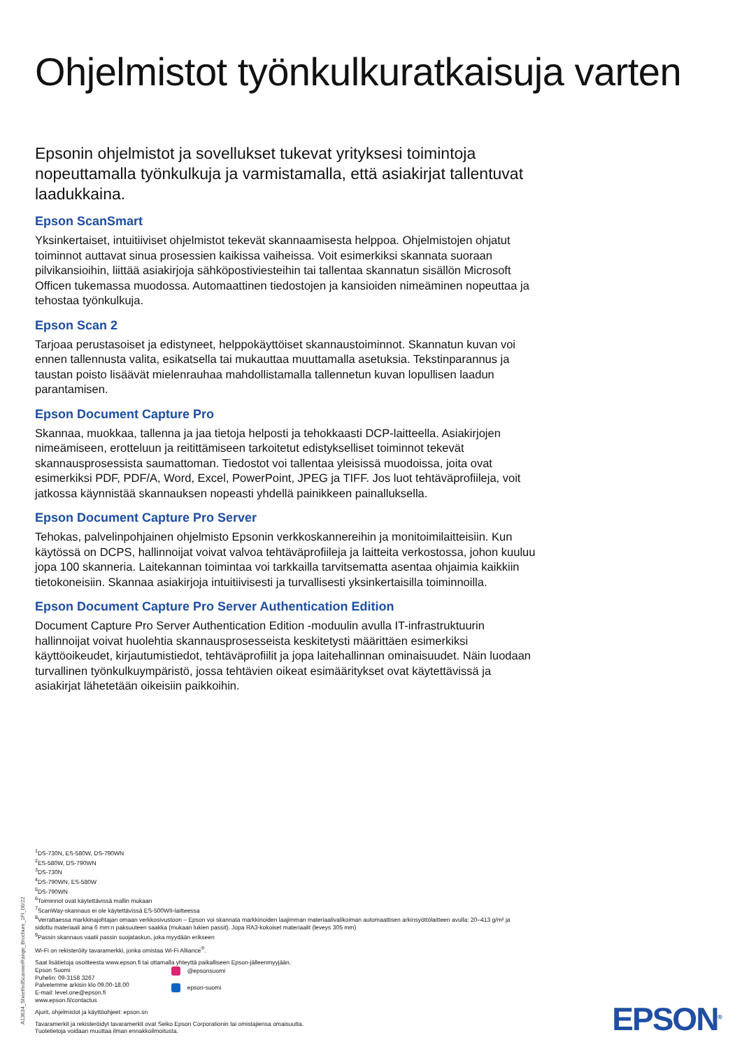Ohjelmistot työnkulkuratkaisuja varten
Epsonin ohjelmistot ja sovellukset tukevat yrityksesi toimintoja nopeuttamalla työnkulkuja ja varmistamalla, että asiakirjat tallentuvat laadukkaina.
Epson ScanSmart
Yksinkertaiset, intuitiiviset ohjelmistot tekevät skannaamisesta helppoa. Ohjelmistojen ohjatut toiminnot auttavat sinua prosessien kaikissa vaiheissa. Voit esimerkiksi skannata suoraan pilvikansioihin, liittää asiakirjoja sähköpostiviesteihin tai tallentaa skannatun sisällön Microsoft Officen tukemassa muodossa. Automaattinen tiedostojen ja kansioiden nimeäminen nopeuttaa ja tehostaa työnkulkuja.
Epson Scan 2
Tarjoaa perustasoiset ja edistyneet, helppokäyttöiset skannaustoiminnot. Skannatun kuvan voi ennen tallennusta valita, esikatsella tai mukauttaa muuttamalla asetuksia. Tekstinparannus ja taustan poisto lisäävät mielenrauhaa mahdollistamalla tallennetun kuvan lopullisen laadun parantamisen.
Epson Document Capture Pro
Skannaa, muokkaa, tallenna ja jaa tietoja helposti ja tehokkaasti DCP-laitteella. Asiakirjojen nimeämiseen, erotteluun ja reitittämiseen tarkoitetut edistykselliset toiminnot tekevät skannausprosessista saumattoman. Tiedostot voi tallentaa yleisissä muodoissa, joita ovat esimerkiksi PDF, PDF/A, Word, Excel, PowerPoint, JPEG ja TIFF. Jos luot tehtäväprofiileja, voit jatkossa käynnistää skannauksen nopeasti yhdellä painikkeen painalluksella.
Epson Document Capture Pro Server
Tehokas, palvelinpohjainen ohjelmisto Epsonin verkkoskannereihin ja monitoimilaitteisiin. Kun käytössä on DCPS, hallinnoijat voivat valvoa tehtäväprofiileja ja laitteita verkostossa, johon kuuluu jopa 100 skanneria. Laitekannan toimintaa voi tarkkailla tarvitsematta asentaa ohjaimia kaikkiin tietokoneisiin. Skannaa asiakirjoja intuitiivisesti ja turvallisesti yksinkertaisilla toiminnoilla.
Epson Document Capture Pro Server Authentication Edition
Document Capture Pro Server Authentication Edition -moduulin avulla IT-infrastruktuurin hallinnoijat voivat huolehtia skannausprosesseista keskitetysti määrittäen esimerkiksi käyttöoikeudet, kirjautumistiedot, tehtäväprofiilit ja jopa laitehallinnan ominaisuudet. Näin luodaan turvallinen työnkulkuympäristö, jossa tehtävien oikeat esimääritykset ovat käytettävissä ja asiakirjat lähetetään oikeisiin paikkoihin.
<sup>1</sup> DS-730N, ES-580W, DS-790WN
<sup>2</sup> ES-580W, DS-790WN
<sup>3</sup> DS-730N
<sup>4</sup> DS-790WN, ES-580W
<sup>5</sup> DS-790WN
<sup>6</sup> Toiminnot ovat käytettävissä mallin mukaan
<sup>7</sup> ScanWay-skannaus ei ole käytettävissä ES-500WII-laitteessa
<sup>8</sup> Verrattaessa markkinajohtajan omaan verkkosivustoon – Epson voi skannata markkinoiden laajimman materiaalivalikoiman automaattisen arkinsyöttölaitteen avulla: 20–413 g/m² ja sidottu materiaali aina 6 mm:n paksuuteen saakka (mukaan lukien passit). Jopa RA3-kokoiset materiaalit (leveys 305 mm)
<sup>9</sup> Passin skannaus vaatii passin suojataskun, joka myydään erikseen
Wi-Fi on rekisteröity tavaramerkki, jonka omistaa Wi-Fi Alliance<sup>®</sup>.
Saat lisätietoja osoitteesta www.epson.fi tai ottamalla yhteyttä paikalliseen Epson-jälleenmyyjään.
Epson Suomi
Puhelin: 09-3158 3267
Palvelemme arkisin klo 09.00-18.00
E-mail: level.one@epson.fi
www.epson.fi/contactus
@epsonsuomi
epson-suomi
Ajurit, ohjelmistot ja käyttöohjeet: epson.sn
Tavaramerkit ja rekisteröidyt tavaramerkit ovat Seiko Epson Corporationin tai omistajiensa omaisuutta.
Tuotetietoja voidaan muuttaa ilman ennakkoilmoitusta.
A13634_SheetfedScannerRange_Brochure_1FI_06/22 EPSON<sup>®</sup>